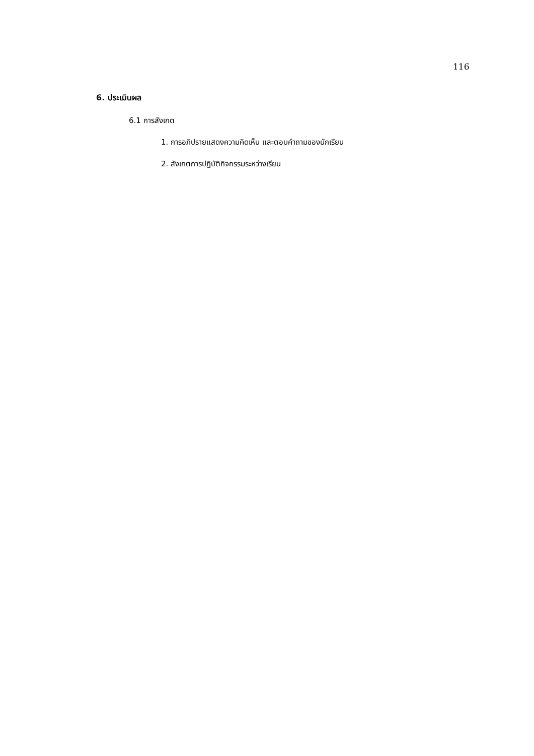116
6. ประเมินผล
6.1 การสังเกต
1. การอภิปรายแสดงความคิดเห็น และตอบคำถามของนักเรียน
2. สังเกตการปฏิบัติกิจกรรมระหว่างเรียน